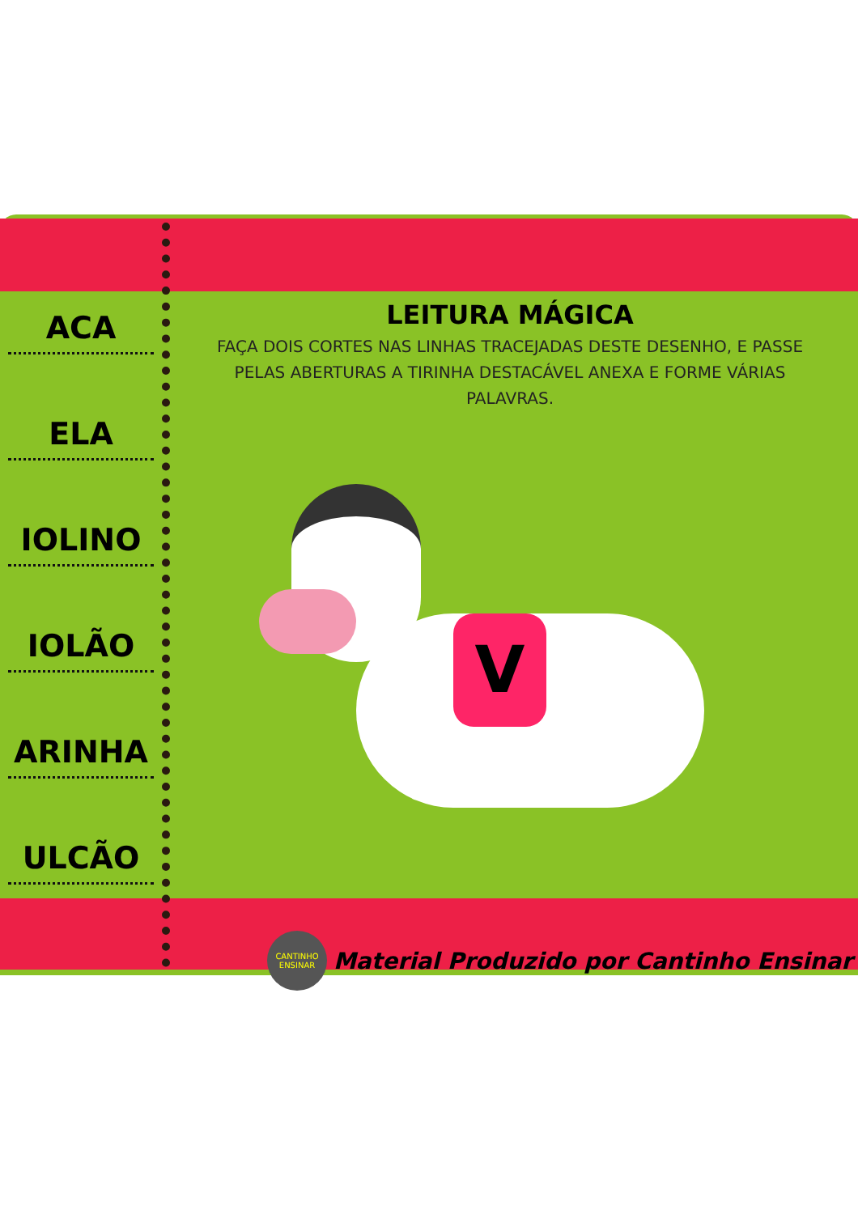ACA
ELA
IOLINO
IOLÃO
ARINHA
ULCÃO
LEITURA MÁGICA
FAÇA DOIS CORTES NAS LINHAS TRACEJADAS DESTE DESENHO, E PASSE PELAS ABERTURAS A TIRINHA DESTACÁVEL ANEXA E FORME VÁRIAS PALAVRAS.
V
CANTINHO ENSINAR
Material Produzido por Cantinho Ensinar